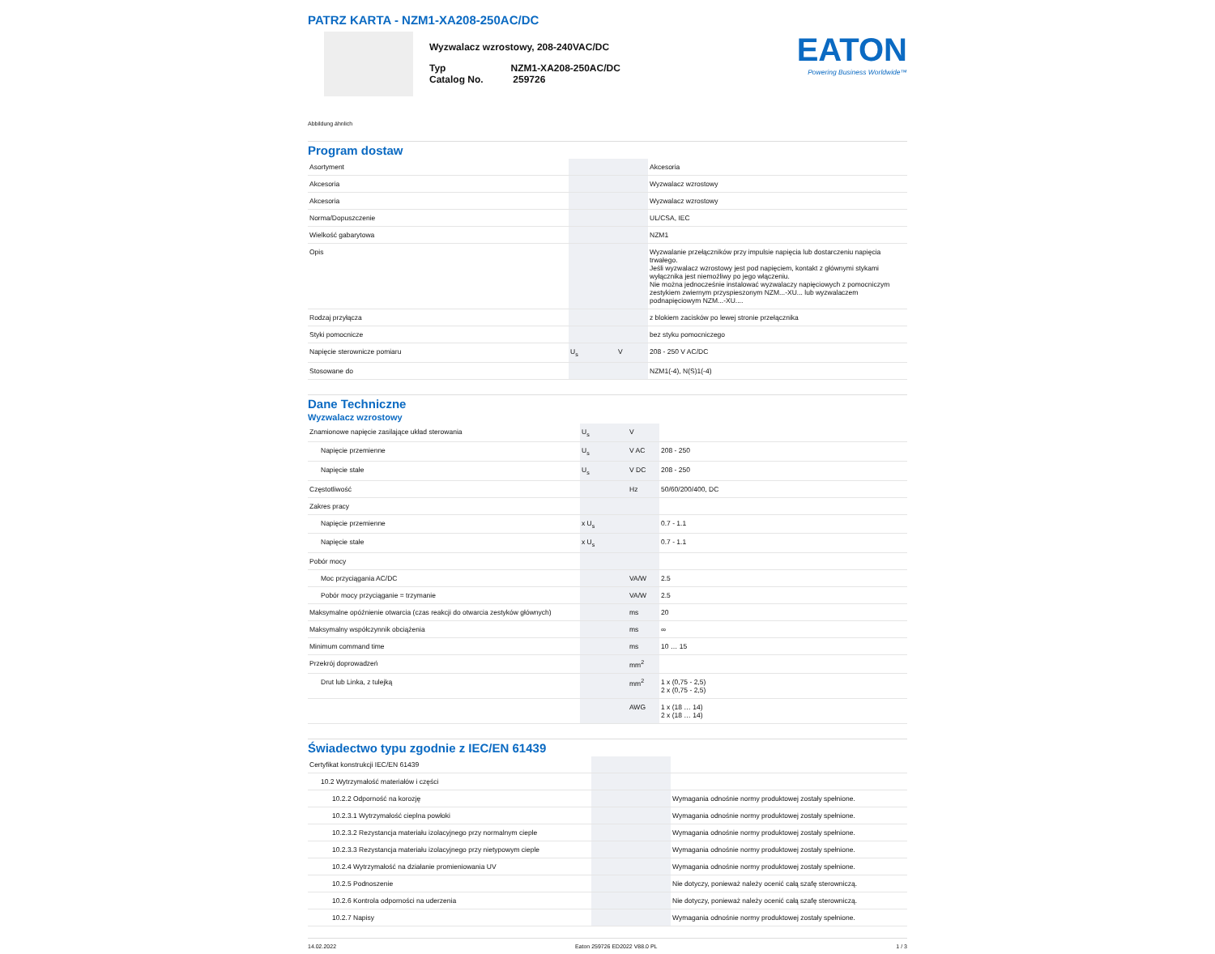PATRZ KARTA - NZM1-XA208-250AC/DC
Wyzwalacz wzrostowy, 208-240VAC/DC
Typ NZM1-XA208-250AC/DC
Catalog No. 259726
EATON
Powering Business Worldwide™
Abbildung ähnlich
Program dostaw
| Asortyment | | | Akcesoria |
| Akcesoria | | | Wyzwalacz wzrostowy |
| Akcesoria | | | Wyzwalacz wzrostowy |
| Norma/Dopuszczenie | | | UL/CSA, IEC |
| Wielkość gabarytowa | | | NZM1 |
| Opis | | | Wyzwalanie przełączników przy impulsie napięcia lub dostarczeniu napięcia trwałego. Jeśli wyzwalacz wzrostowy jest pod napięciem, kontakt z głównymi stykami wyłącznika jest niemożliwy po jego włączeniu. Nie można jednocześnie instalować wyzwalaczy napięciowych z pomocniczym zestykiem zwiernym przyspieszonym NZM...-XU... lub wyzwalaczem podnapięciowym NZM...-XU.... |
| Rodzaj przyłącza | | | z blokiem zacisków po lewej stronie przełącznika |
| Styki pomocnicze | | | bez styku pomocniczego |
| Napięcie sterownicze pomiaru | U<sub>s</sub> | V | 208 - 250 V AC/DC |
| Stosowane do | | | NZM1(-4), N(S)1(-4) |
Dane Techniczne
Wyzwalacz wzrostowy
| Znamionowe napięcie zasilające układ sterowania | U<sub>s</sub> | V | |
| Napięcie przemienne | U<sub>s</sub> | V AC | 208 - 250 |
| Napięcie stałe | U<sub>s</sub> | V DC | 208 - 250 |
| Częstotliwość | | Hz | 50/60/200/400, DC |
| Zakres pracy | | | |
| Napięcie przemienne | x U<sub>s</sub> | | 0.7 - 1.1 |
| Napięcie stałe | x U<sub>s</sub> | | 0.7 - 1.1 |
| Pobór mocy | | | |
| Moc przyciągania AC/DC | | VA/W | 2.5 |
| Pobór mocy przyciąganie = trzymanie | | VA/W | 2.5 |
| Maksymalne opóźnienie otwarcia (czas reakcji do otwarcia zestyków głównych) | | ms | 20 |
| Maksymalny współczynnik obciążenia | | ms | ∞ |
| Minimum command time | | ms | 10 … 15 |
| Przekrój doprowadzeń | | mm<sup>2</sup> | |
| Drut lub Linka, z tulejką | | mm<sup>2</sup> | 1 x (0,75 - 2,5) 2 x (0,75 - 2,5) |
| | | AWG | 1 x (18 … 14) 2 x (18 … 14) |
Świadectwo typu zgodnie z IEC/EN 61439
| Certyfikat konstrukcji IEC/EN 61439 | | | |
| 10.2 Wytrzymałość materiałów i części | | | |
| 10.2.2 Odporność na korozję | | | Wymagania odnośnie normy produktowej zostały spełnione. |
| 10.2.3.1 Wytrzymałość cieplna powłoki | | | Wymagania odnośnie normy produktowej zostały spełnione. |
| 10.2.3.2 Rezystancja materiału izolacyjnego przy normalnym cieple | | | Wymagania odnośnie normy produktowej zostały spełnione. |
| 10.2.3.3 Rezystancja materiału izolacyjnego przy nietypowym cieple | | | Wymagania odnośnie normy produktowej zostały spełnione. |
| 10.2.4 Wytrzymałość na działanie promieniowania UV | | | Wymagania odnośnie normy produktowej zostały spełnione. |
| 10.2.5 Podnoszenie | | | Nie dotyczy, ponieważ należy ocenić całą szafę sterowniczą. |
| 10.2.6 Kontrola odporności na uderzenia | | | Nie dotyczy, ponieważ należy ocenić całą szafę sterowniczą. |
| 10.2.7 Napisy | | | Wymagania odnośnie normy produktowej zostały spełnione. |
14.02.2022 Eaton 259726 ED2022 V88.0 PL 1 / 3